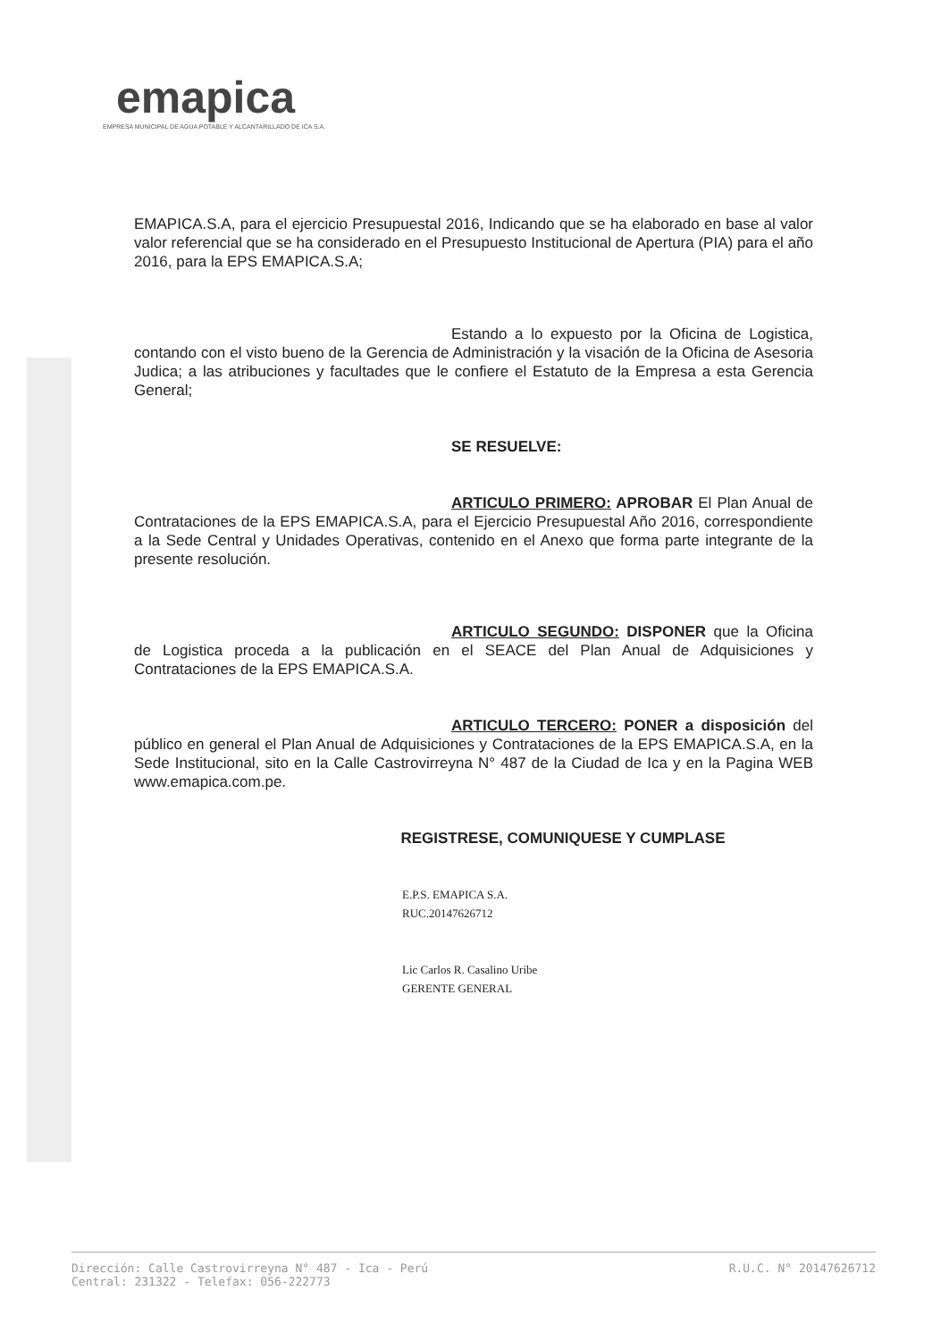emapica
EMPRESA MUNICIPAL DE AGUA POTABLE Y ALCANTARILLADO DE ICA S.A.
EMAPICA.S.A, para el ejercicio Presupuestal 2016, Indicando que se ha elaborado en base al valor valor referencial que se ha considerado en el Presupuesto Institucional de Apertura (PIA) para el año 2016, para la EPS EMAPICA.S.A;
Estando a lo expuesto por la Oficina de Logistica, contando con el visto bueno de la Gerencia de Administración y la visación de la Oficina de Asesoria Judica; a las atribuciones y facultades que le confiere el Estatuto de la Empresa a esta Gerencia General;
SE RESUELVE:
ARTICULO PRIMERO: APROBAR El Plan Anual de Contrataciones de la EPS EMAPICA.S.A, para el Ejercicio Presupuestal Año 2016, correspondiente a la Sede Central y Unidades Operativas, contenido en el Anexo que forma parte integrante de la presente resolución.
ARTICULO SEGUNDO: DISPONER que la Oficina de Logistica proceda a la publicación en el SEACE del Plan Anual de Adquisiciones y Contrataciones de la EPS EMAPICA.S.A.
ARTICULO TERCERO: PONER a disposición del público en general el Plan Anual de Adquisiciones y Contrataciones de la EPS EMAPICA.S.A, en la Sede Institucional, sito en la Calle Castrovirreyna N° 487 de la Ciudad de Ica y en la Pagina WEB www.emapica.com.pe.
REGISTRESE, COMUNIQUESE Y CUMPLASE
E.P.S. EMAPICA S.A.
RUC.20147626712
Lic Carlos R. Casalino Uribe
GERENTE GENERAL
Dirección: Calle Castrovirreyna N° 487 - Ica - Perú
Central: 231322 - Telefax: 056-222773
R.U.C. N° 20147626712